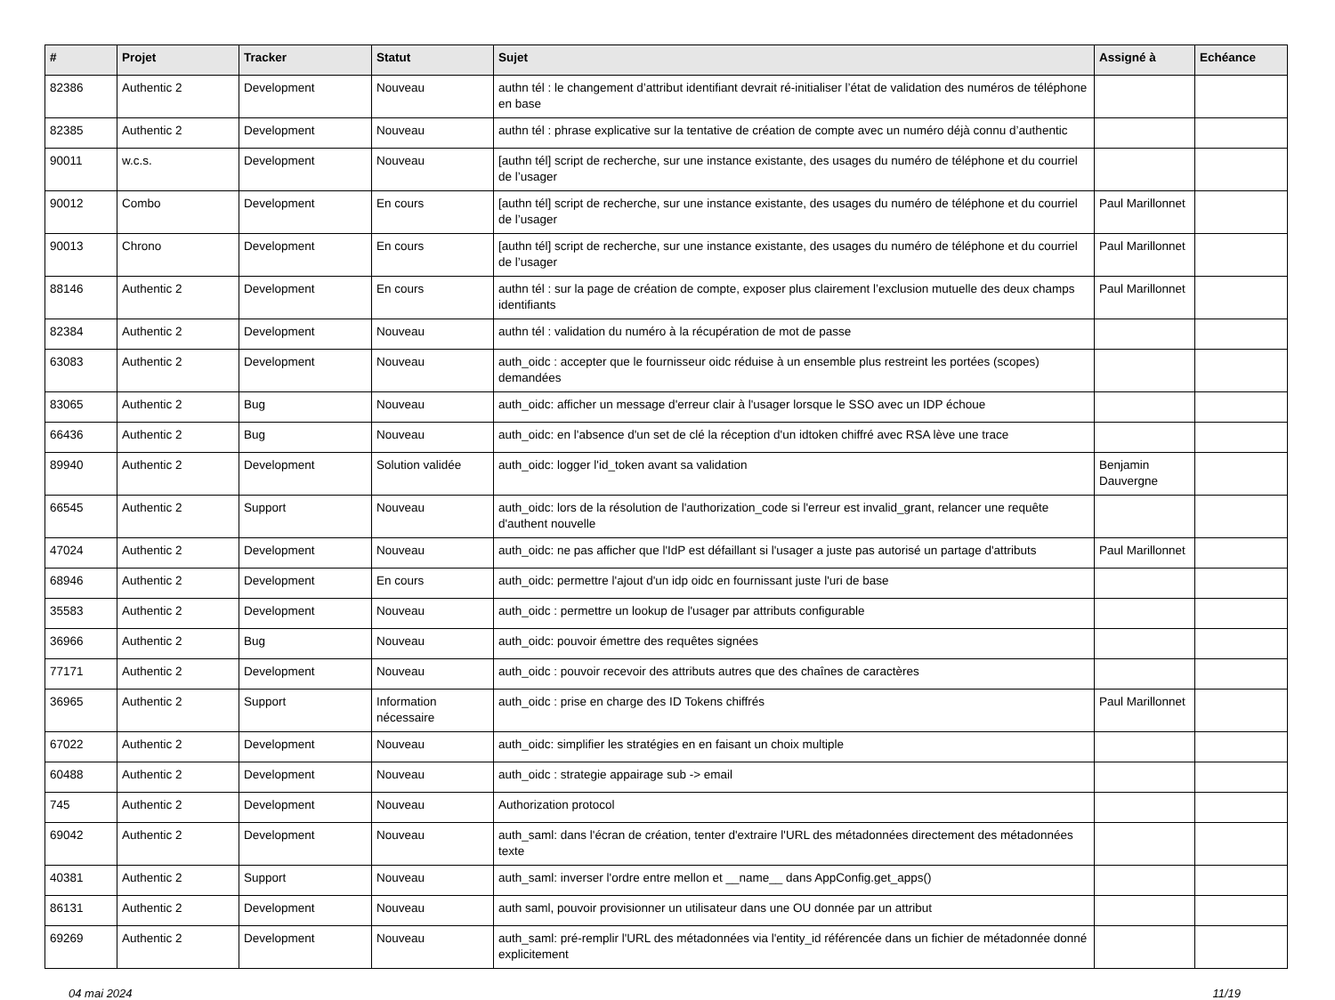| # | Projet | Tracker | Statut | Sujet | Assigné à | Echéance |
| --- | --- | --- | --- | --- | --- | --- |
| 82386 | Authentic 2 | Development | Nouveau | authn tél : le changement d’attribut identifiant devrait ré-initialiser l’état de validation des numéros de téléphone en base | | |
| 82385 | Authentic 2 | Development | Nouveau | authn tél : phrase explicative sur la tentative de création de compte avec un numéro déjà connu d’authentic | | |
| 90011 | w.c.s. | Development | Nouveau | [authn tél] script de recherche, sur une instance existante, des usages du numéro de téléphone et du courriel de l’usager | | |
| 90012 | Combo | Development | En cours | [authn tél] script de recherche, sur une instance existante, des usages du numéro de téléphone et du courriel de l’usager | Paul Marillonnet | |
| 90013 | Chrono | Development | En cours | [authn tél] script de recherche, sur une instance existante, des usages du numéro de téléphone et du courriel de l’usager | Paul Marillonnet | |
| 88146 | Authentic 2 | Development | En cours | authn tél : sur la page de création de compte, exposer plus clairement l’exclusion mutuelle des deux champs identifiants | Paul Marillonnet | |
| 82384 | Authentic 2 | Development | Nouveau | authn tél : validation du numéro à la récupération de mot de passe | | |
| 63083 | Authentic 2 | Development | Nouveau | auth_oidc : accepter que le fournisseur oidc réduise à un ensemble plus restreint les portées (scopes) demandées | | |
| 83065 | Authentic 2 | Bug | Nouveau | auth_oidc: afficher un message d'erreur clair à l'usager lorsque le SSO avec un IDP échoue | | |
| 66436 | Authentic 2 | Bug | Nouveau | auth_oidc: en l'absence d'un set de clé la réception d'un idtoken chiffré avec RSA lève une trace | | |
| 89940 | Authentic 2 | Development | Solution validée | auth_oidc: logger l'id_token avant sa validation | Benjamin Dauvergne | |
| 66545 | Authentic 2 | Support | Nouveau | auth_oidc: lors de la résolution de l'authorization_code si l'erreur est invalid_grant, relancer une requête d'authent nouvelle | | |
| 47024 | Authentic 2 | Development | Nouveau | auth_oidc: ne pas afficher que l'IdP est défaillant si l'usager a juste pas autorisé un partage d'attributs | Paul Marillonnet | |
| 68946 | Authentic 2 | Development | En cours | auth_oidc: permettre l'ajout d'un idp oidc en fournissant juste l'uri de base | | |
| 35583 | Authentic 2 | Development | Nouveau | auth_oidc : permettre un lookup de l'usager par attributs configurable | | |
| 36966 | Authentic 2 | Bug | Nouveau | auth_oidc: pouvoir émettre des requêtes signées | | |
| 77171 | Authentic 2 | Development | Nouveau | auth_oidc : pouvoir recevoir des attributs autres que des chaînes de caractères | | |
| 36965 | Authentic 2 | Support | Information nécessaire | auth_oidc : prise en charge des ID Tokens chiffrés | Paul Marillonnet | |
| 67022 | Authentic 2 | Development | Nouveau | auth_oidc: simplifier les stratégies en en faisant un choix multiple | | |
| 60488 | Authentic 2 | Development | Nouveau | auth_oidc : strategie appairage sub -> email | | |
| 745 | Authentic 2 | Development | Nouveau | Authorization protocol | | |
| 69042 | Authentic 2 | Development | Nouveau | auth_saml: dans l'écran de création, tenter d'extraire l'URL des métadonnées directement des métadonnées texte | | |
| 40381 | Authentic 2 | Support | Nouveau | auth_saml: inverser l'ordre entre mellon et __name__ dans AppConfig.get_apps() | | |
| 86131 | Authentic 2 | Development | Nouveau | auth saml, pouvoir provisionner un utilisateur dans une OU donnée par un attribut | | |
| 69269 | Authentic 2 | Development | Nouveau | auth_saml: pré-remplir l'URL des métadonnées via l'entity_id référencée dans un fichier de métadonnée donné explicitement | | |
04 mai 2024 11/19